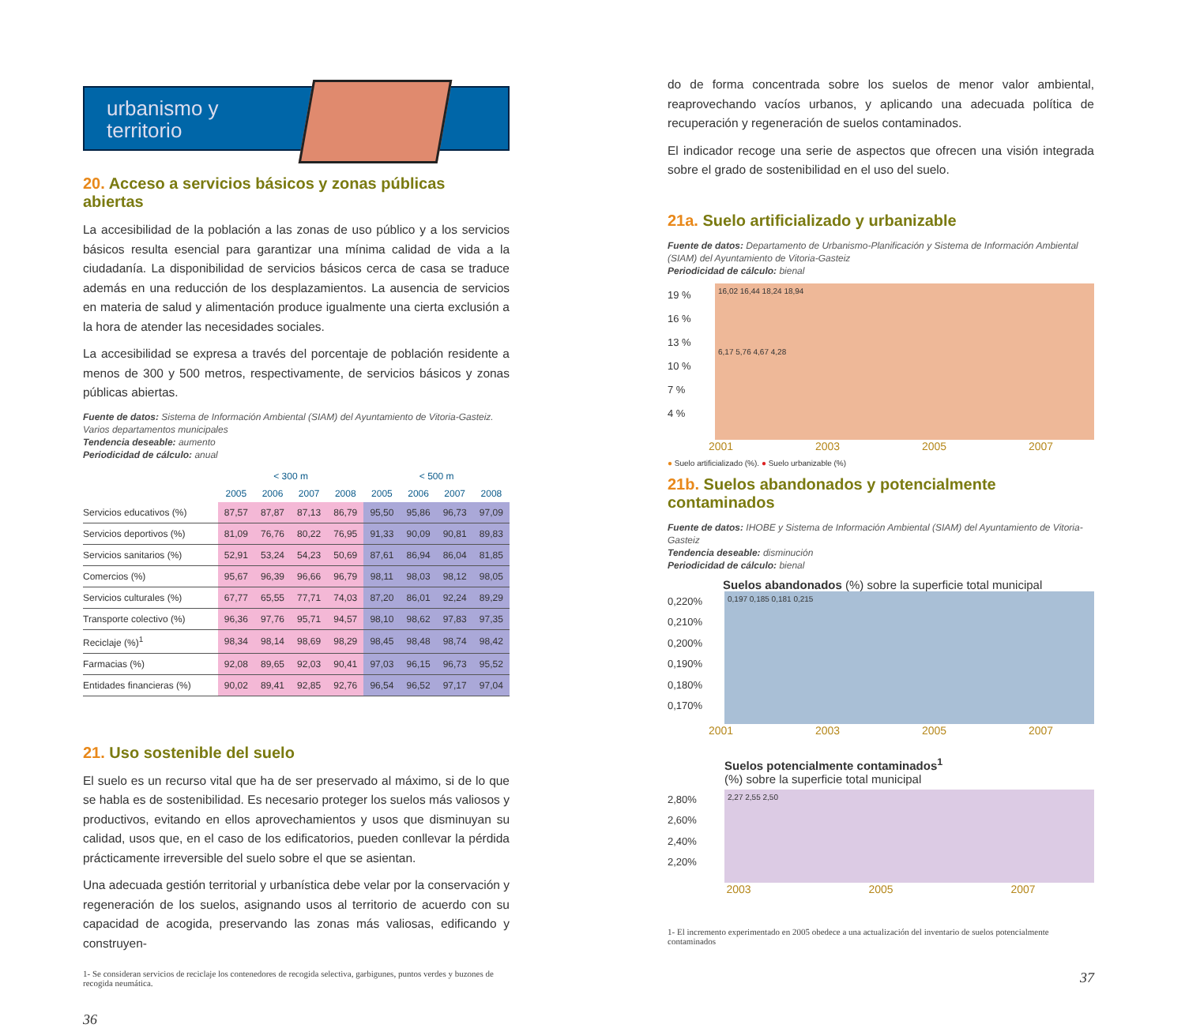urbanismo y
territorio
20. Acceso a servicios básicos y zonas públicas abiertas
La accesibilidad de la población a las zonas de uso público y a los servicios básicos resulta esencial para garantizar una mínima calidad de vida a la ciudadanía. La disponibilidad de servicios básicos cerca de casa se traduce además en una reducción de los desplazamientos. La ausencia de servicios en materia de salud y alimentación produce igualmente una cierta exclusión a la hora de atender las necesidades sociales.
La accesibilidad se expresa a través del porcentaje de población residente a menos de 300 y 500 metros, respectivamente, de servicios básicos y zonas públicas abiertas.
Fuente de datos: Sistema de Información Ambiental (SIAM) del Ayuntamiento de Vitoria-Gasteiz. Varios departamentos municipales
Tendencia deseable: aumento
Periodicidad de cálculo: anual
| | < 300 m | | | | < 500 m | | | |
| --- | --- | --- | --- | --- | --- | --- | --- | --- |
| | 2005 | 2006 | 2007 | 2008 | 2005 | 2006 | 2007 | 2008 |
| Servicios educativos (%) | 87,57 | 87,87 | 87,13 | 86,79 | 95,50 | 95,86 | 96,73 | 97,09 |
| Servicios deportivos (%) | 81,09 | 76,76 | 80,22 | 76,95 | 91,33 | 90,09 | 90,81 | 89,83 |
| Servicios sanitarios (%) | 52,91 | 53,24 | 54,23 | 50,69 | 87,61 | 86,94 | 86,04 | 81,85 |
| Comercios (%) | 95,67 | 96,39 | 96,66 | 96,79 | 98,11 | 98,03 | 98,12 | 98,05 |
| Servicios culturales (%) | 67,77 | 65,55 | 77,71 | 74,03 | 87,20 | 86,01 | 92,24 | 89,29 |
| Transporte colectivo (%) | 96,36 | 97,76 | 95,71 | 94,57 | 98,10 | 98,62 | 97,83 | 97,35 |
| Reciclaje (%)<sup>1</sup> | 98,34 | 98,14 | 98,69 | 98,29 | 98,45 | 98,48 | 98,74 | 98,42 |
| Farmacias (%) | 92,08 | 89,65 | 92,03 | 90,41 | 97,03 | 96,15 | 96,73 | 95,52 |
| Entidades financieras (%) | 90,02 | 89,41 | 92,85 | 92,76 | 96,54 | 96,52 | 97,17 | 97,04 |
21. Uso sostenible del suelo
El suelo es un recurso vital que ha de ser preservado al máximo, si de lo que se habla es de sostenibilidad. Es necesario proteger los suelos más valiosos y productivos, evitando en ellos aprovechamientos y usos que disminuyan su calidad, usos que, en el caso de los edificatorios, pueden conllevar la pérdida prácticamente irreversible del suelo sobre el que se asientan.
Una adecuada gestión territorial y urbanística debe velar por la conservación y regeneración de los suelos, asignando usos al territorio de acuerdo con su capacidad de acogida, preservando las zonas más valiosas, edificando y construyen-
1- Se consideran servicios de reciclaje los contenedores de recogida selectiva, garbigunes, puntos verdes y buzones de recogida neumática.
36
do de forma concentrada sobre los suelos de menor valor ambiental, reaprovechando vacíos urbanos, y aplicando una adecuada política de recuperación y regeneración de suelos contaminados.
El indicador recoge una serie de aspectos que ofrecen una visión integrada sobre el grado de sostenibilidad en el uso del suelo.
21a. Suelo artificializado y urbanizable
Fuente de datos: Departamento de Urbanismo-Planificación y Sistema de Información Ambiental (SIAM) del Ayuntamiento de Vitoria-Gasteiz
Periodicidad de cálculo: bienal
19 %
16 %
13 %
10 %
7 %
4 %
16,02 16,44 18,24 18,94
6,17 5,76 4,67 4,28
2001 2003 2005 2007
● Suelo artificializado (%). ● Suelo urbanizable (%)
21b. Suelos abandonados y potencialmente contaminados
Fuente de datos: IHOBE y Sistema de Información Ambiental (SIAM) del Ayuntamiento de Vitoria-Gasteiz
Tendencia deseable: disminución
Periodicidad de cálculo: bienal
Suelos abandonados (%) sobre la superficie total municipal
0,220%
0,210%
0,200%
0,190%
0,180%
0,170%
0,197 0,185 0,181 0,215
2001 2003 2005 2007
Suelos potencialmente contaminados<sup>1</sup>
(%) sobre la superficie total municipal
2,80%
2,60%
2,40%
2,20%
2,27 2,55 2,50
2003 2005 2007
1- El incremento experimentado en 2005 obedece a una actualización del inventario de suelos potencialmente contaminados
37